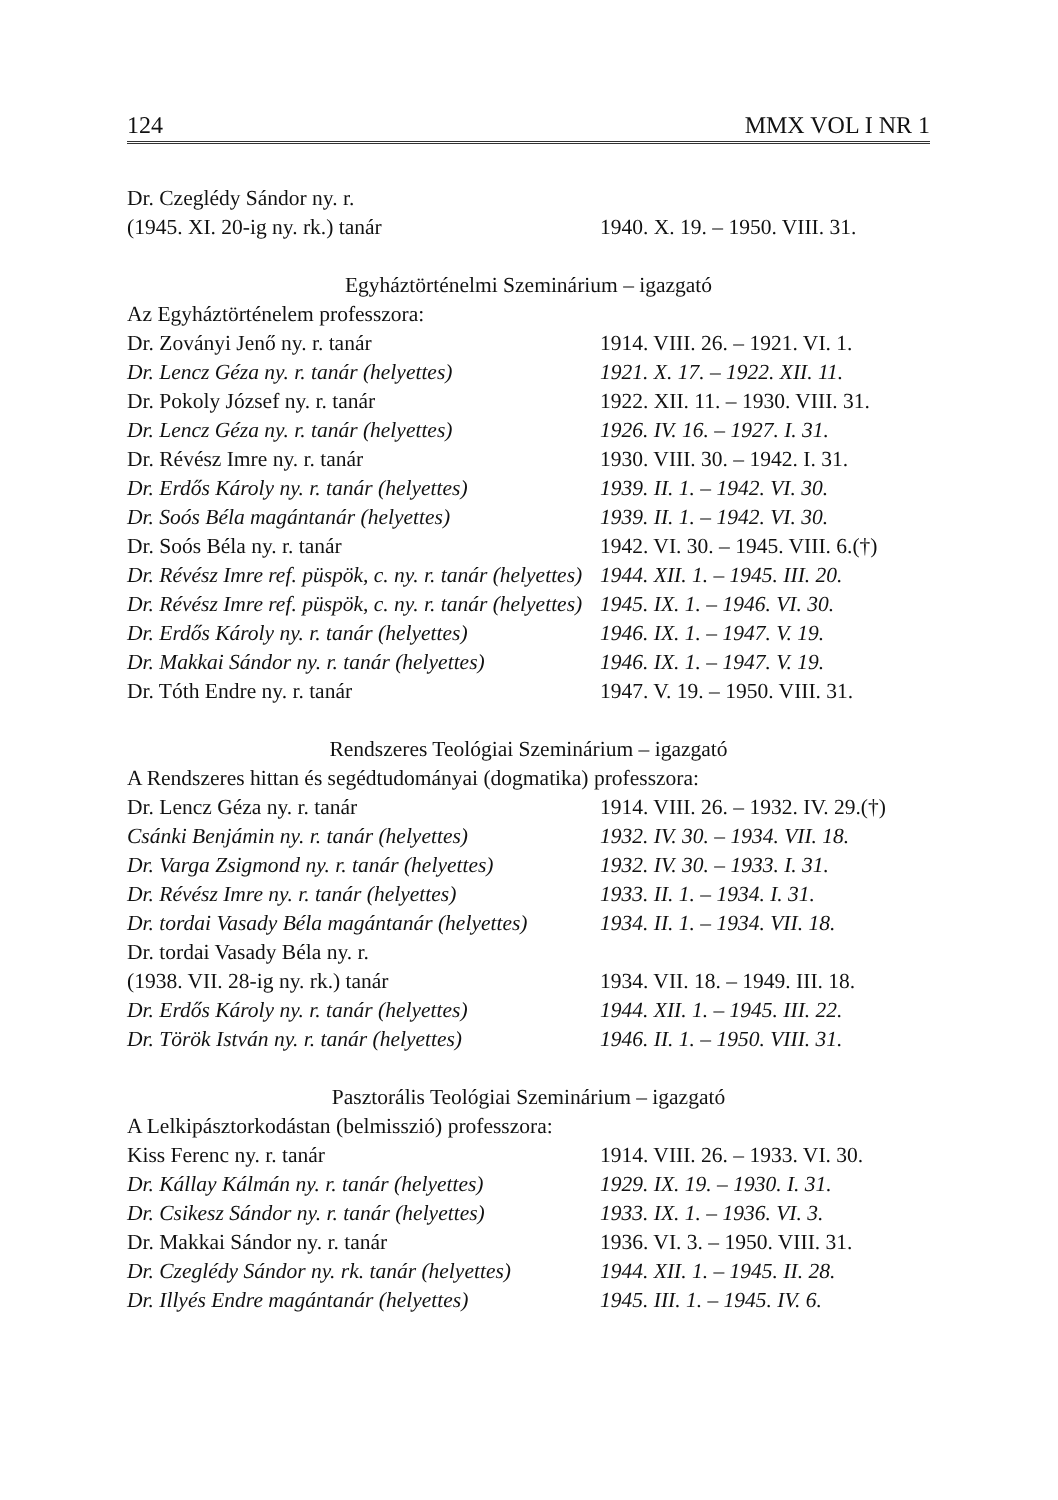124 MMX VOL I NR 1
| Dr. Czeglédy Sándor ny. r. | |
| (1945. XI. 20-ig ny. rk.) tanár | 1940. X. 19. – 1950. VIII. 31. |
| Egyháztörténelmi Szeminárium – igazgató | |
| Az Egyháztörténelem professzora: | |
| Dr. Zoványi Jenő ny. r. tanár | 1914. VIII. 26. – 1921. VI. 1. |
| Dr. Lencz Géza ny. r. tanár (helyettes) | 1921. X. 17. – 1922. XII. 11. |
| Dr. Pokoly József ny. r. tanár | 1922. XII. 11. – 1930. VIII. 31. |
| Dr. Lencz Géza ny. r. tanár (helyettes) | 1926. IV. 16. – 1927. I. 31. |
| Dr. Révész Imre ny. r. tanár | 1930. VIII. 30. – 1942. I. 31. |
| Dr. Erdős Károly ny. r. tanár (helyettes) | 1939. II. 1. – 1942. VI. 30. |
| Dr. Soós Béla magántanár (helyettes) | 1939. II. 1. – 1942. VI. 30. |
| Dr. Soós Béla ny. r. tanár | 1942. VI. 30. – 1945. VIII. 6.(†) |
| Dr. Révész Imre ref. püspök, c. ny. r. tanár (helyettes) | 1944. XII. 1. – 1945. III. 20. |
| Dr. Révész Imre ref. püspök, c. ny. r. tanár (helyettes) | 1945. IX. 1. – 1946. VI. 30. |
| Dr. Erdős Károly ny. r. tanár (helyettes) | 1946. IX. 1. – 1947. V. 19. |
| Dr. Makkai Sándor ny. r. tanár (helyettes) | 1946. IX. 1. – 1947. V. 19. |
| Dr. Tóth Endre ny. r. tanár | 1947. V. 19. – 1950. VIII. 31. |
| Rendszeres Teológiai Szeminárium – igazgató | |
| A Rendszeres hittan és segédtudományai (dogmatika) professzora: | |
| Dr. Lencz Géza ny. r. tanár | 1914. VIII. 26. – 1932. IV. 29.(†) |
| Csánki Benjámin ny. r. tanár (helyettes) | 1932. IV. 30. – 1934. VII. 18. |
| Dr. Varga Zsigmond ny. r. tanár (helyettes) | 1932. IV. 30. – 1933. I. 31. |
| Dr. Révész Imre ny. r. tanár (helyettes) | 1933. II. 1. – 1934. I. 31. |
| Dr. tordai Vasady Béla magántanár (helyettes) | 1934. II. 1. – 1934. VII. 18. |
| Dr. tordai Vasady Béla ny. r. | |
| (1938. VII. 28-ig ny. rk.) tanár | 1934. VII. 18. – 1949. III. 18. |
| Dr. Erdős Károly ny. r. tanár (helyettes) | 1944. XII. 1. – 1945. III. 22. |
| Dr. Török István ny. r. tanár (helyettes) | 1946. II. 1. – 1950. VIII. 31. |
| Pasztorális Teológiai Szeminárium – igazgató | |
| A Lelkipásztorkodástan (belmisszió) professzora: | |
| Kiss Ferenc ny. r. tanár | 1914. VIII. 26. – 1933. VI. 30. |
| Dr. Kállay Kálmán ny. r. tanár (helyettes) | 1929. IX. 19. – 1930. I. 31. |
| Dr. Csikesz Sándor ny. r. tanár (helyettes) | 1933. IX. 1. – 1936. VI. 3. |
| Dr. Makkai Sándor ny. r. tanár | 1936. VI. 3. – 1950. VIII. 31. |
| Dr. Czeglédy Sándor ny. rk. tanár (helyettes) | 1944. XII. 1. – 1945. II. 28. |
| Dr. Illyés Endre magántanár (helyettes) | 1945. III. 1. – 1945. IV. 6. |